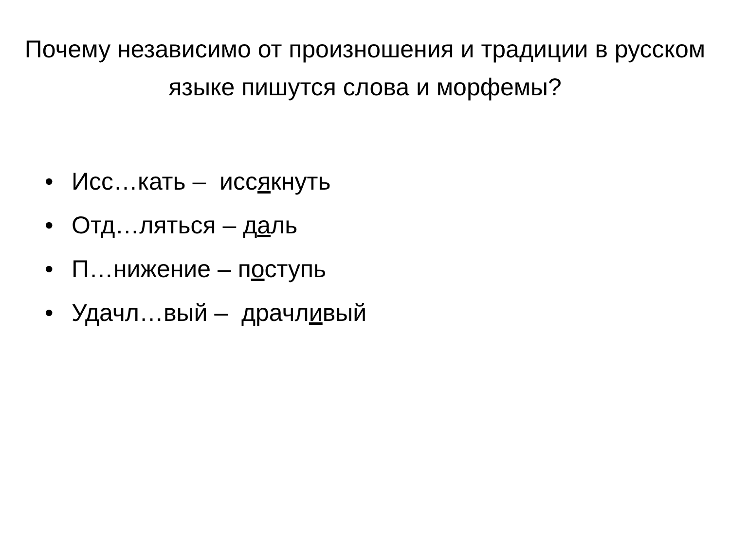Почему независимо от произношения и традиции в русском языке пишутся слова и морфемы?
• Исс…кать – иссякнуть
• Отд…ляться – даль
• П…нижение – поступь
• Удачл…вый – драчливый